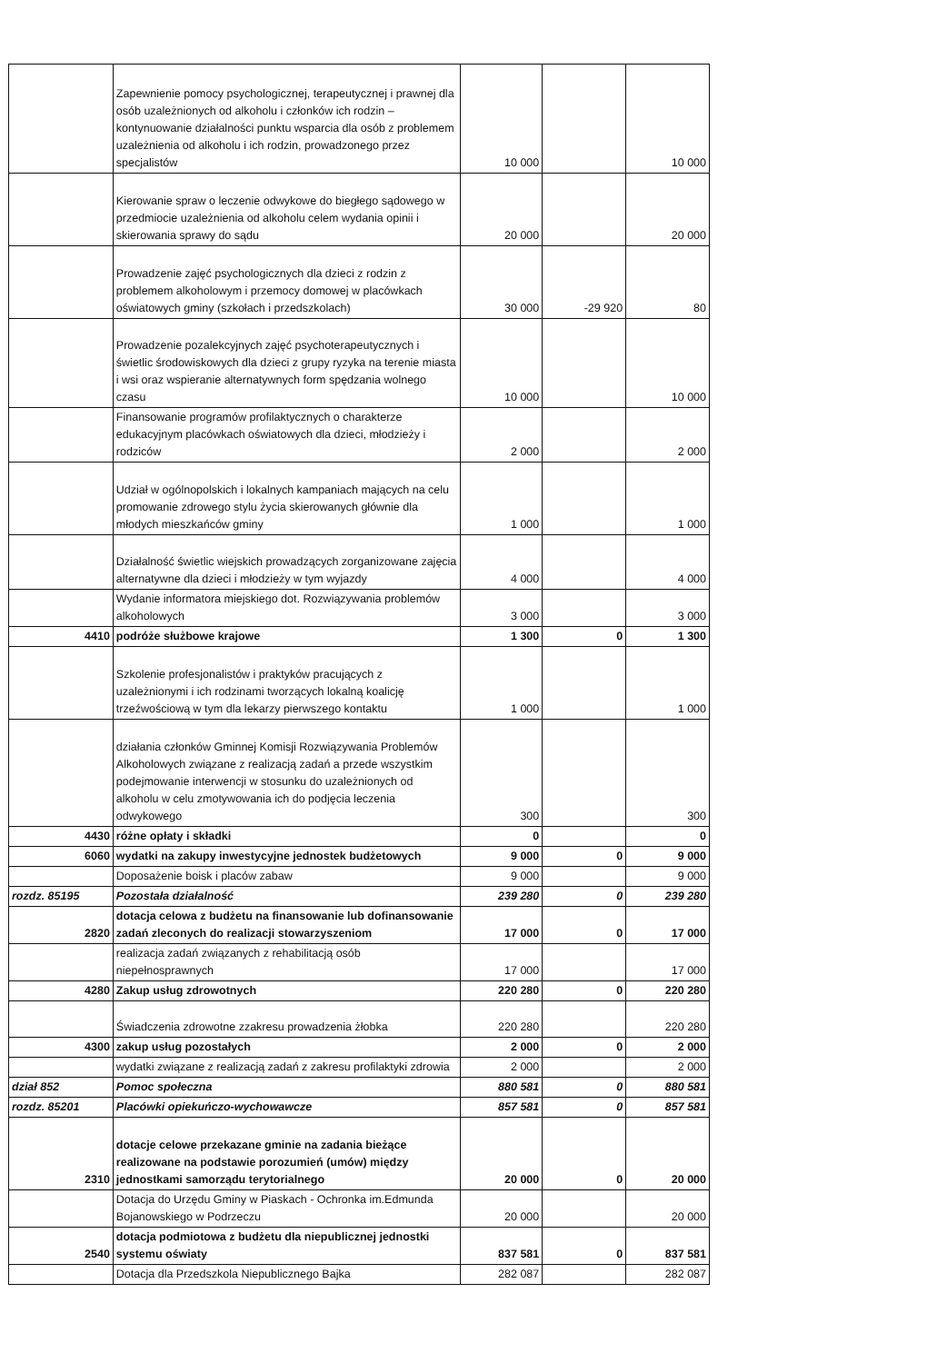| | Zapewnienie pomocy psychologicznej, terapeutycznej i prawnej dla osób uzależnionych od alkoholu i członków ich rodzin – kontynuowanie działalności punktu wsparcia dla osób z problemem uzależnienia od alkoholu i ich rodzin, prowadzonego przez specjalistów | 10 000 | | 10 000 |
| | Kierowanie spraw o leczenie odwykowe do biegłego sądowego w przedmiocie uzależnienia od alkoholu celem wydania opinii i skierowania sprawy do sądu | 20 000 | | 20 000 |
| | Prowadzenie zajęć psychologicznych dla dzieci z rodzin z problemem alkoholowym i przemocy domowej w placówkach oświatowych gminy (szkołach i przedszkolach) | 30 000 | -29 920 | 80 |
| | Prowadzenie pozalekcyjnych zajęć psychoterapeutycznych i świetlic środowiskowych dla dzieci z grupy ryzyka na terenie miasta i wsi oraz wspieranie alternatywnych form spędzania wolnego czasu | 10 000 | | 10 000 |
| | Finansowanie programów profilaktycznych o charakterze edukacyjnym placówkach oświatowych dla dzieci, młodzieży i rodziców | 2 000 | | 2 000 |
| | Udział w ogólnopolskich i lokalnych kampaniach mających na celu promowanie zdrowego stylu życia skierowanych głównie dla młodych mieszkańców gminy | 1 000 | | 1 000 |
| | Działalność świetlic wiejskich prowadzących zorganizowane zajęcia alternatywne dla dzieci i młodzieży w tym wyjazdy | 4 000 | | 4 000 |
| | Wydanie informatora miejskiego dot. Rozwiązywania problemów alkoholowych | 3 000 | | 3 000 |
| 4410 | podróże służbowe krajowe | 1 300 | 0 | 1 300 |
| | Szkolenie profesjonalistów i praktyków pracujących z uzależnionymi i ich rodzinami tworzących lokalną koalicję trzeźwościową w tym dla lekarzy pierwszego kontaktu | 1 000 | | 1 000 |
| | działania członków Gminnej Komisji Rozwiązywania Problemów Alkoholowych związane z realizacją zadań a przede wszystkim podejmowanie interwencji w stosunku do uzależnionych od alkoholu w celu zmotywowania ich do podjęcia leczenia odwykowego | 300 | | 300 |
| 4430 | różne opłaty i składki | 0 | | 0 |
| 6060 | wydatki na zakupy inwestycyjne jednostek budżetowych | 9 000 | 0 | 9 000 |
| | Doposażenie boisk i placów zabaw | 9 000 | | 9 000 |
| rozdz. 85195 | Pozostała działalność | 239 280 | 0 | 239 280 |
| 2820 | dotacja celowa z budżetu na finansowanie lub dofinansowanie zadań zleconych do realizacji stowarzyszeniom | 17 000 | 0 | 17 000 |
| | realizacja zadań związanych z rehabilitacją osób niepełnosprawnych | 17 000 | | 17 000 |
| 4280 | Zakup usług zdrowotnych | 220 280 | 0 | 220 280 |
| | Świadczenia zdrowotne zzakresu prowadzenia żłobka | 220 280 | | 220 280 |
| 4300 | zakup usług pozostałych | 2 000 | 0 | 2 000 |
| | wydatki związane z realizacją zadań z zakresu profilaktyki zdrowia | 2 000 | | 2 000 |
| dział 852 | Pomoc społeczna | 880 581 | 0 | 880 581 |
| rozdz. 85201 | Placówki opiekuńczo-wychowawcze | 857 581 | 0 | 857 581 |
| 2310 | dotacje celowe przekazane gminie na zadania bieżące realizowane na podstawie porozumień (umów) między jednostkami samorządu terytorialnego | 20 000 | 0 | 20 000 |
| | Dotacja do Urzędu Gminy w Piaskach - Ochronka im.Edmunda Bojanowskiego w Podrzeczu | 20 000 | | 20 000 |
| 2540 | dotacja podmiotowa z budżetu dla niepublicznej jednostki systemu oświaty | 837 581 | 0 | 837 581 |
| | Dotacja dla Przedszkola Niepublicznego Bajka | 282 087 | | 282 087 |